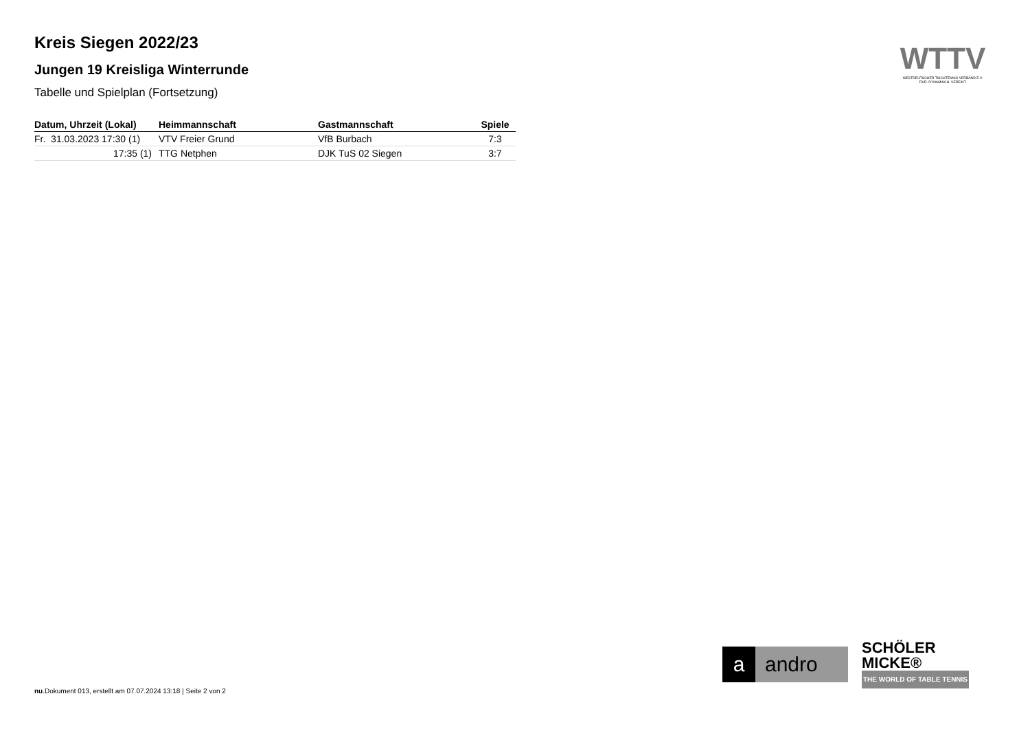Kreis Siegen 2022/23
Jungen 19 Kreisliga Winterrunde
Tabelle und Spielplan (Fortsetzung)
| Datum, Uhrzeit (Lokal) | Heimmannschaft | Gastmannschaft | Spiele |
| --- | --- | --- | --- |
| Fr. 31.03.2023 17:30 (1) | VTV Freier Grund | VfB Burbach | 7:3 |
| 17:35 (1) | TTG Netphen | DJK TuS 02 Siegen | 3:7 |
WTTV
WESTDEUTSCHER TISCHTENNIS-VERBAND E.V.
FAIR. DYNAMISCH. VEREINT.
a andro
SCHÖLER
MICKE®
THE WORLD OF TABLE TENNIS
nu.Dokument 013, erstellt am 07.07.2024 13:18 | Seite 2 von 2